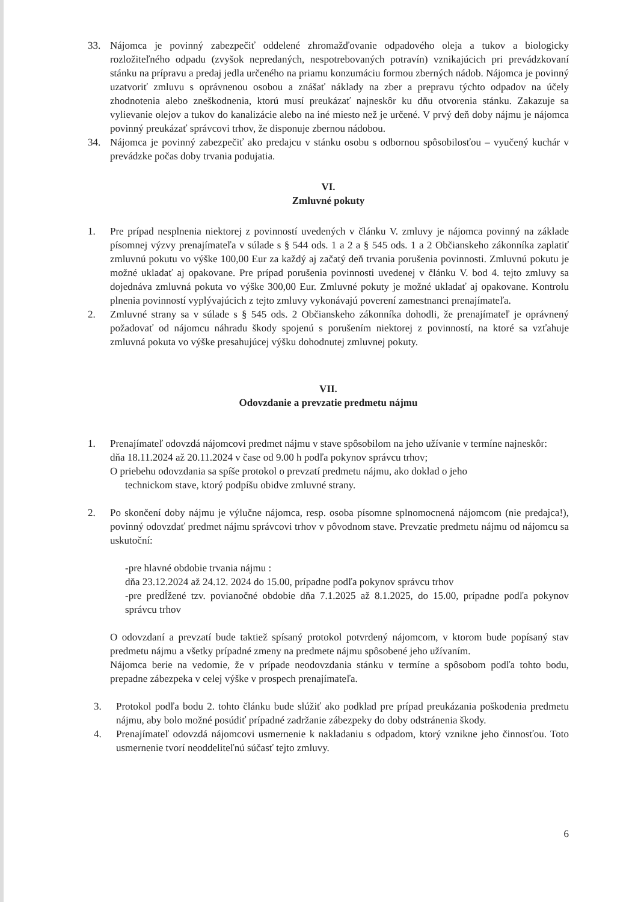33. Nájomca je povinný zabezpečiť oddelené zhromažďovanie odpadového oleja a tukov a biologicky rozložiteľného odpadu (zvyšok nepredaných, nespotrebovaných potravín) vznikajúcich pri prevádzkovaní stánku na prípravu a predaj jedla určeného na priamu konzumáciu formou zberných nádob. Nájomca je povinný uzatvoriť zmluvu s oprávnenou osobou a znášať náklady na zber a prepravu týchto odpadov na účely zhodnotenia alebo zneškodnenia, ktorú musí preukázať najneskôr ku dňu otvorenia stánku. Zakazuje sa vylievanie olejov a tukov do kanalizácie alebo na iné miesto než je určené. V prvý deň doby nájmu je nájomca povinný preukázať správcovi trhov, že disponuje zbernou nádobou.
34. Nájomca je povinný zabezpečiť ako predajcu v stánku osobu s odbornou spôsobilosťou – vyučený kuchár v prevádzke počas doby trvania podujatia.
VI.
Zmluvné pokuty
1. Pre prípad nesplnenia niektorej z povinností uvedených v článku V. zmluvy je nájomca povinný na základe písomnej výzvy prenajímateľa v súlade s § 544 ods. 1 a 2 a § 545 ods. 1 a 2 Občianskeho zákonníka zaplatiť zmluvnú pokutu vo výške 100,00 Eur za každý aj začatý deň trvania porušenia povinnosti. Zmluvnú pokutu je možné ukladať aj opakovane. Pre prípad porušenia povinnosti uvedenej v článku V. bod 4. tejto zmluvy sa dojednáva zmluvná pokuta vo výške 300,00 Eur. Zmluvné pokuty je možné ukladať aj opakovane. Kontrolu plnenia povinností vyplývajúcich z tejto zmluvy vykonávajú poverení zamestnanci prenajímateľa.
2. Zmluvné strany sa v súlade s § 545 ods. 2 Občianskeho zákonníka dohodli, že prenajímateľ je oprávnený požadovať od nájomcu náhradu škody spojenú s porušením niektorej z povinností, na ktoré sa vzťahuje zmluvná pokuta vo výške presahujúcej výšku dohodnutej zmluvnej pokuty.
VII.
Odovzdanie a prevzatie predmetu nájmu
1. Prenajímateľ odovzdá nájomcovi predmet nájmu v stave spôsobilom na jeho užívanie v termíne najneskôr:
dňa 18.11.2024 až 20.11.2024 v čase od 9.00 h podľa pokynov správcu trhov;
O priebehu odovzdania sa spíše protokol o prevzatí predmetu nájmu, ako doklad o jeho
technickom stave, ktorý podpíšu obidve zmluvné strany.
2. Po skončení doby nájmu je výlučne nájomca, resp. osoba písomne splnomocnená nájomcom (nie predajca!), povinný odovzdať predmet nájmu správcovi trhov v pôvodnom stave. Prevzatie predmetu nájmu od nájomcu sa uskutoční:
-pre hlavné obdobie trvania nájmu :
dňa 23.12.2024 až 24.12. 2024 do 15.00, prípadne podľa pokynov správcu trhov
-pre predĺžené tzv. povianočné obdobie dňa 7.1.2025 až 8.1.2025, do 15.00, prípadne podľa pokynov správcu trhov
O odovzdaní a prevzatí bude taktiež spísaný protokol potvrdený nájomcom, v ktorom bude popísaný stav predmetu nájmu a všetky prípadné zmeny na predmete nájmu spôsobené jeho užívaním.
Nájomca berie na vedomie, že v prípade neodovzdania stánku v termíne a spôsobom podľa tohto bodu, prepadne zábezpeka v celej výške v prospech prenajímateľa.
3. Protokol podľa bodu 2. tohto článku bude slúžiť ako podklad pre prípad preukázania poškodenia predmetu nájmu, aby bolo možné posúdiť prípadné zadržanie zábezpeky do doby odstránenia škody.
4. Prenajímateľ odovzdá nájomcovi usmernenie k nakladaniu s odpadom, ktorý vznikne jeho činnosťou. Toto usmernenie tvorí neoddeliteľnú súčasť tejto zmluvy.
6